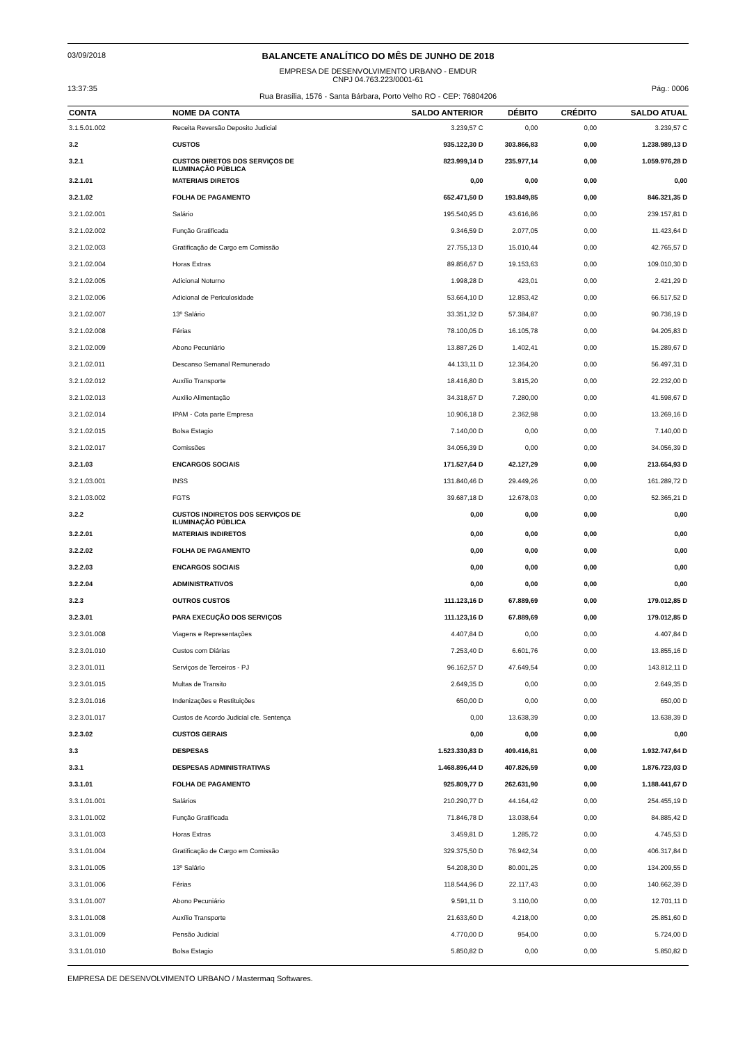03/09/2018
13:37:35
BALANCETE ANALÍTICO DO MÊS DE JUNHO DE 2018
EMPRESA DE DESENVOLVIMENTO URBANO - EMDUR
CNPJ 04.763.223/0001-61
Rua Brasília, 1576 - Santa Bárbara, Porto Velho RO - CEP: 76804206
Pág.: 0006
| CONTA | NOME DA CONTA | SALDO ANTERIOR | DÉBITO | CRÉDITO | SALDO ATUAL |
| --- | --- | --- | --- | --- | --- |
| 3.1.5.01.002 | Receita Reversão Deposito Judicial | 3.239,57 C | 0,00 | 0,00 | 3.239,57 C |
| 3.2 | CUSTOS | 935.122,30 D | 303.866,83 | 0,00 | 1.238.989,13 D |
| 3.2.1 | CUSTOS DIRETOS DOS SERVIÇOS DE ILUMINAÇÃO PÚBLICA | 823.999,14 D | 235.977,14 | 0,00 | 1.059.976,28 D |
| 3.2.1.01 | MATERIAIS DIRETOS | 0,00 | 0,00 | 0,00 | 0,00 |
| 3.2.1.02 | FOLHA DE PAGAMENTO | 652.471,50 D | 193.849,85 | 0,00 | 846.321,35 D |
| 3.2.1.02.001 | Salário | 195.540,95 D | 43.616,86 | 0,00 | 239.157,81 D |
| 3.2.1.02.002 | Função Gratificada | 9.346,59 D | 2.077,05 | 0,00 | 11.423,64 D |
| 3.2.1.02.003 | Gratificação de Cargo em Comissão | 27.755,13 D | 15.010,44 | 0,00 | 42.765,57 D |
| 3.2.1.02.004 | Horas Extras | 89.856,67 D | 19.153,63 | 0,00 | 109.010,30 D |
| 3.2.1.02.005 | Adicional Noturno | 1.998,28 D | 423,01 | 0,00 | 2.421,29 D |
| 3.2.1.02.006 | Adicional de Periculosidade | 53.664,10 D | 12.853,42 | 0,00 | 66.517,52 D |
| 3.2.1.02.007 | 13º Salário | 33.351,32 D | 57.384,87 | 0,00 | 90.736,19 D |
| 3.2.1.02.008 | Férias | 78.100,05 D | 16.105,78 | 0,00 | 94.205,83 D |
| 3.2.1.02.009 | Abono Pecuniário | 13.887,26 D | 1.402,41 | 0,00 | 15.289,67 D |
| 3.2.1.02.011 | Descanso Semanal Remunerado | 44.133,11 D | 12.364,20 | 0,00 | 56.497,31 D |
| 3.2.1.02.012 | Auxílio Transporte | 18.416,80 D | 3.815,20 | 0,00 | 22.232,00 D |
| 3.2.1.02.013 | Auxilio Alimentação | 34.318,67 D | 7.280,00 | 0,00 | 41.598,67 D |
| 3.2.1.02.014 | IPAM - Cota parte Empresa | 10.906,18 D | 2.362,98 | 0,00 | 13.269,16 D |
| 3.2.1.02.015 | Bolsa Estagio | 7.140,00 D | 0,00 | 0,00 | 7.140,00 D |
| 3.2.1.02.017 | Comissões | 34.056,39 D | 0,00 | 0,00 | 34.056,39 D |
| 3.2.1.03 | ENCARGOS SOCIAIS | 171.527,64 D | 42.127,29 | 0,00 | 213.654,93 D |
| 3.2.1.03.001 | INSS | 131.840,46 D | 29.449,26 | 0,00 | 161.289,72 D |
| 3.2.1.03.002 | FGTS | 39.687,18 D | 12.678,03 | 0,00 | 52.365,21 D |
| 3.2.2 | CUSTOS INDIRETOS DOS SERVIÇOS DE ILUMINAÇÃO PÚBLICA | 0,00 | 0,00 | 0,00 | 0,00 |
| 3.2.2.01 | MATERIAIS INDIRETOS | 0,00 | 0,00 | 0,00 | 0,00 |
| 3.2.2.02 | FOLHA DE PAGAMENTO | 0,00 | 0,00 | 0,00 | 0,00 |
| 3.2.2.03 | ENCARGOS SOCIAIS | 0,00 | 0,00 | 0,00 | 0,00 |
| 3.2.2.04 | ADMINISTRATIVOS | 0,00 | 0,00 | 0,00 | 0,00 |
| 3.2.3 | OUTROS CUSTOS | 111.123,16 D | 67.889,69 | 0,00 | 179.012,85 D |
| 3.2.3.01 | PARA EXECUÇÃO DOS SERVIÇOS | 111.123,16 D | 67.889,69 | 0,00 | 179.012,85 D |
| 3.2.3.01.008 | Viagens e Representações | 4.407,84 D | 0,00 | 0,00 | 4.407,84 D |
| 3.2.3.01.010 | Custos com Diárias | 7.253,40 D | 6.601,76 | 0,00 | 13.855,16 D |
| 3.2.3.01.011 | Serviços de Terceiros - PJ | 96.162,57 D | 47.649,54 | 0,00 | 143.812,11 D |
| 3.2.3.01.015 | Multas de Transito | 2.649,35 D | 0,00 | 0,00 | 2.649,35 D |
| 3.2.3.01.016 | Indenizações e Restituições | 650,00 D | 0,00 | 0,00 | 650,00 D |
| 3.2.3.01.017 | Custos de Acordo Judicial cfe. Sentença | 0,00 | 13.638,39 | 0,00 | 13.638,39 D |
| 3.2.3.02 | CUSTOS GERAIS | 0,00 | 0,00 | 0,00 | 0,00 |
| 3.3 | DESPESAS | 1.523.330,83 D | 409.416,81 | 0,00 | 1.932.747,64 D |
| 3.3.1 | DESPESAS ADMINISTRATIVAS | 1.468.896,44 D | 407.826,59 | 0,00 | 1.876.723,03 D |
| 3.3.1.01 | FOLHA DE PAGAMENTO | 925.809,77 D | 262.631,90 | 0,00 | 1.188.441,67 D |
| 3.3.1.01.001 | Salários | 210.290,77 D | 44.164,42 | 0,00 | 254.455,19 D |
| 3.3.1.01.002 | Função Gratificada | 71.846,78 D | 13.038,64 | 0,00 | 84.885,42 D |
| 3.3.1.01.003 | Horas Extras | 3.459,81 D | 1.285,72 | 0,00 | 4.745,53 D |
| 3.3.1.01.004 | Gratificação de Cargo em Comissão | 329.375,50 D | 76.942,34 | 0,00 | 406.317,84 D |
| 3.3.1.01.005 | 13º Salário | 54.208,30 D | 80.001,25 | 0,00 | 134.209,55 D |
| 3.3.1.01.006 | Férias | 118.544,96 D | 22.117,43 | 0,00 | 140.662,39 D |
| 3.3.1.01.007 | Abono Pecuniário | 9.591,11 D | 3.110,00 | 0,00 | 12.701,11 D |
| 3.3.1.01.008 | Auxílio Transporte | 21.633,60 D | 4.218,00 | 0,00 | 25.851,60 D |
| 3.3.1.01.009 | Pensão Judicial | 4.770,00 D | 954,00 | 0,00 | 5.724,00 D |
| 3.3.1.01.010 | Bolsa Estagio | 5.850,82 D | 0,00 | 0,00 | 5.850,82 D |
EMPRESA DE DESENVOLVIMENTO URBANO / Mastermaq Softwares.